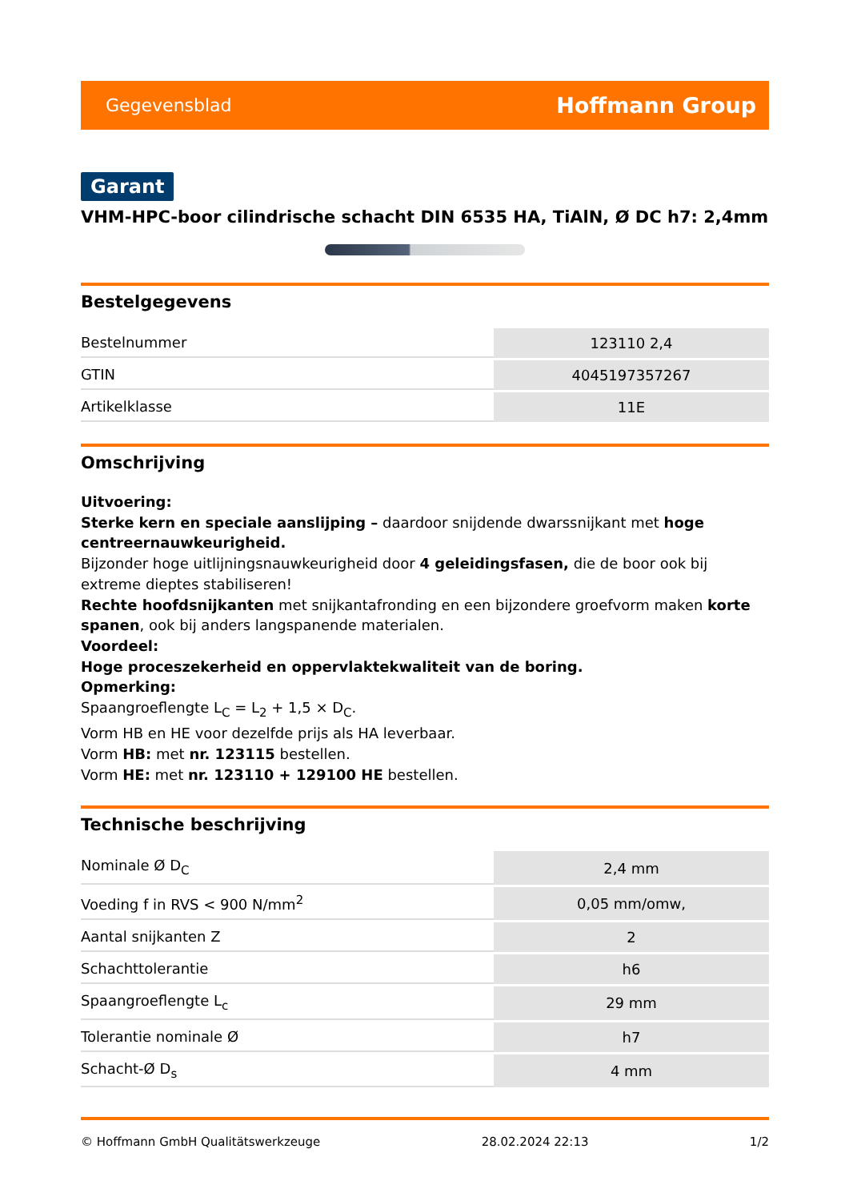Gegevensblad Hoffmann Group
Garant
VHM-HPC-boor cilindrische schacht DIN 6535 HA, TiAlN, Ø DC h7: 2,4mm
Bestelgegevens
| Bestelnummer | 123110 2,4 |
| GTIN | 4045197357267 |
| Artikelklasse | 11E |
Omschrijving
Uitvoering:
Sterke kern en speciale aanslijping – daardoor snijdende dwarssnijkant met hoge centreernauwkeurigheid.
Bijzonder hoge uitlijningsnauwkeurigheid door 4 geleidingsfasen, die de boor ook bij extreme dieptes stabiliseren!
Rechte hoofdsnijkanten met snijkantafronding en een bijzondere groefvorm maken korte spanen, ook bij anders langspanende materialen.
Voordeel:
Hoge proceszekerheid en oppervlaktekwaliteit van de boring.
Opmerking:
Spaangroeflengte L<sub>C</sub> = L<sub>2</sub> + 1,5 × D<sub>C</sub>.
Vorm HB en HE voor dezelfde prijs als HA leverbaar.
Vorm HB: met nr. 123115 bestellen.
Vorm HE: met nr. 123110 + 129100 HE bestellen.
Technische beschrijving
| Nominale Ø D<sub>C</sub> | 2,4 mm |
| Voeding f in RVS < 900 N/mm<sup>2</sup> | 0,05 mm/omw, |
| Aantal snijkanten Z | 2 |
| Schachttolerantie | h6 |
| Spaangroeflengte L<sub>c</sub> | 29 mm |
| Tolerantie nominale Ø | h7 |
| Schacht-Ø D<sub>s</sub> | 4 mm |
© Hoffmann GmbH Qualitätswerkzeuge 28.02.2024 22:13 1/2